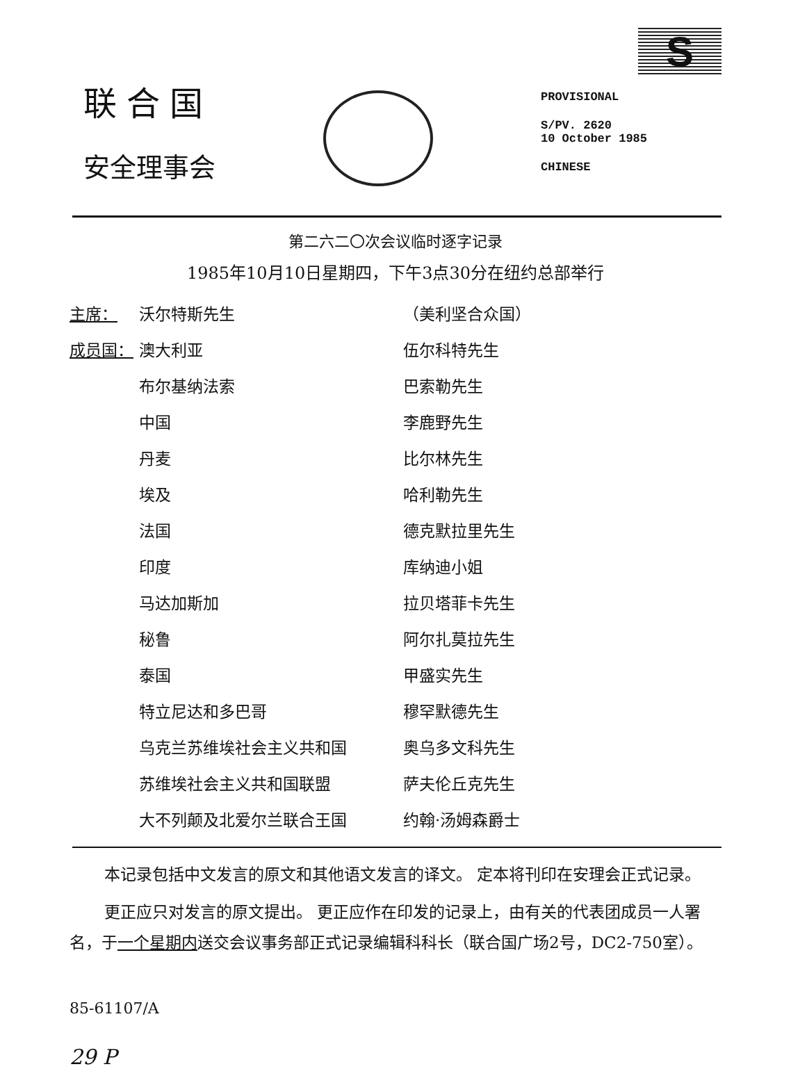联合国
安全理事会
S
PROVISIONAL
S/PV. 2620
10 October 1985
CHINESE
第二六二〇次会议临时逐字记录
1985年10月10日星期四，下午3点30分在纽约总部举行
| 主席： | 沃尔特斯先生 | （美利坚合众国） |
| 成员国： | 澳大利亚 | 伍尔科特先生 |
| | 布尔基纳法索 | 巴索勒先生 |
| | 中国 | 李鹿野先生 |
| | 丹麦 | 比尔林先生 |
| | 埃及 | 哈利勒先生 |
| | 法国 | 德克默拉里先生 |
| | 印度 | 库纳迪小姐 |
| | 马达加斯加 | 拉贝塔菲卡先生 |
| | 秘鲁 | 阿尔扎莫拉先生 |
| | 泰国 | 甲盛实先生 |
| | 特立尼达和多巴哥 | 穆罕默德先生 |
| | 乌克兰苏维埃社会主义共和国 | 奥乌多文科先生 |
| | 苏维埃社会主义共和国联盟 | 萨夫伦丘克先生 |
| | 大不列颠及北爱尔兰联合王国 | 约翰·汤姆森爵士 |
本记录包括中文发言的原文和其他语文发言的译文。 定本将刊印在安理会正式记录。
更正应只对发言的原文提出。 更正应作在印发的记录上，由有关的代表团成员一人署名，于一个星期内送交会议事务部正式记录编辑科科长（联合国广场2号，DC2-750室）。
85-61107/A
29 P